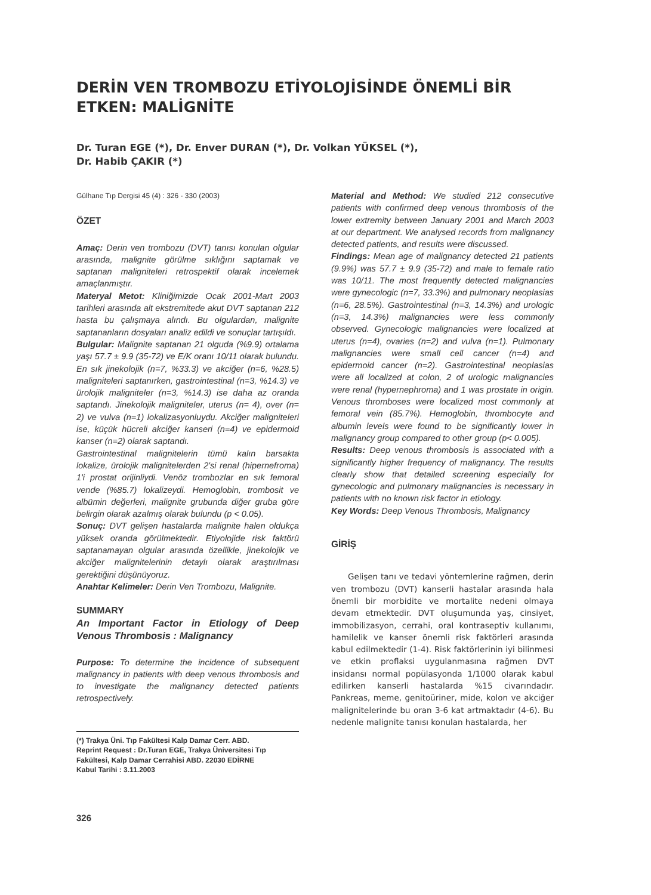DERİN VEN TROMBOZU ETİYOLOJİSİNDE ÖNEMLİ BİR ETKEN: MALİGNİTE
Dr. Turan EGE (*), Dr. Enver DURAN (*), Dr. Volkan YÜKSEL (*),
Dr. Habib ÇAKIR (*)
Gülhane Tıp Dergisi 45 (4) : 326 - 330 (2003)
ÖZET
Amaç: Derin ven trombozu (DVT) tanısı konulan olgular arasında, malignite görülme sıklığını saptamak ve saptanan maligniteleri retrospektif olarak incelemek amaçlanmıştır.
Materyal Metot: Kliniğimizde Ocak 2001-Mart 2003 tarihleri arasında alt ekstremitede akut DVT saptanan 212 hasta bu çalışmaya alındı. Bu olgulardan, malignite saptananların dosyaları analiz edildi ve sonuçlar tartışıldı.
Bulgular: Malignite saptanan 21 olguda (%9.9) ortalama yaşı 57.7 ± 9.9 (35-72) ve E/K oranı 10/11 olarak bulundu. En sık jinekolojik (n=7, %33.3) ve akciğer (n=6, %28.5) maligniteleri saptanırken, gastrointestinal (n=3, %14.3) ve ürolojik maligniteler (n=3, %14.3) ise daha az oranda saptandı. Jinekolojik maligniteler, uterus (n= 4), over (n= 2) ve vulva (n=1) lokalizasyonluydu. Akciğer maligniteleri ise, küçük hücreli akciğer kanseri (n=4) ve epidermoid kanser (n=2) olarak saptandı.
Gastrointestinal malignitelerin tümü kalın barsakta lokalize, ürolojik malignitelerden 2'si renal (hipernefroma) 1'i prostat orijinliydi. Venöz trombozlar en sık femoral vende (%85.7) lokalizeydi. Hemoglobin, trombosit ve albümin değerleri, malignite grubunda diğer gruba göre belirgin olarak azalmış olarak bulundu (p < 0.05).
Sonuç: DVT gelişen hastalarda malignite halen oldukça yüksek oranda görülmektedir. Etiyolojide risk faktörü saptanamayan olgular arasında özellikle, jinekolojik ve akciğer malignitelerinin detaylı olarak araştırılması gerektiğini düşünüyoruz.
Anahtar Kelimeler: Derin Ven Trombozu, Malignite.
SUMMARY
An Important Factor in Etiology of Deep Venous Thrombosis : Malignancy
Purpose: To determine the incidence of subsequent malignancy in patients with deep venous thrombosis and to investigate the malignancy detected patients retrospectively.
(*) Trakya Üni. Tıp Fakültesi Kalp Damar Cerr. ABD.
Reprint Request : Dr.Turan EGE, Trakya Üniversitesi Tıp Fakültesi, Kalp Damar Cerrahisi ABD. 22030 EDİRNE
Kabul Tarihi : 3.11.2003
326
Material and Method: We studied 212 consecutive patients with confirmed deep venous thrombosis of the lower extremity between January 2001 and March 2003 at our department. We analysed records from malignancy detected patients, and results were discussed.
Findings: Mean age of malignancy detected 21 patients (9.9%) was 57.7 ± 9.9 (35-72) and male to female ratio was 10/11. The most frequently detected malignancies were gynecologic (n=7, 33.3%) and pulmonary neoplasias (n=6, 28.5%). Gastrointestinal (n=3, 14.3%) and urologic (n=3, 14.3%) malignancies were less commonly observed. Gynecologic malignancies were localized at uterus (n=4), ovaries (n=2) and vulva (n=1). Pulmonary malignancies were small cell cancer (n=4) and epidermoid cancer (n=2). Gastrointestinal neoplasias were all localized at colon, 2 of urologic malignancies were renal (hypernephroma) and 1 was prostate in origin. Venous thromboses were localized most commonly at femoral vein (85.7%). Hemoglobin, thrombocyte and albumin levels were found to be significantly lower in malignancy group compared to other group (p< 0.005).
Results: Deep venous thrombosis is associated with a significantly higher frequency of malignancy. The results clearly show that detailed screening especially for gynecologic and pulmonary malignancies is necessary in patients with no known risk factor in etiology.
Key Words: Deep Venous Thrombosis, Malignancy
GİRİŞ
Gelişen tanı ve tedavi yöntemlerine rağmen, derin ven trombozu (DVT) kanserli hastalar arasında hala önemli bir morbidite ve mortalite nedeni olmaya devam etmektedir. DVT oluşumunda yaş, cinsiyet, immobilizasyon, cerrahi, oral kontraseptiv kullanımı, hamilelik ve kanser önemli risk faktörleri arasında kabul edilmektedir (1-4). Risk faktörlerinin iyi bilinmesi ve etkin proflaksi uygulanmasına rağmen DVT insidansı normal popülasyonda 1/1000 olarak kabul edilirken kanserli hastalarda %15 civarındadır. Pankreas, meme, genitoüriner, mide, kolon ve akciğer malignitelerinde bu oran 3-6 kat artmaktadır (4-6). Bu nedenle malignite tanısı konulan hastalarda, her